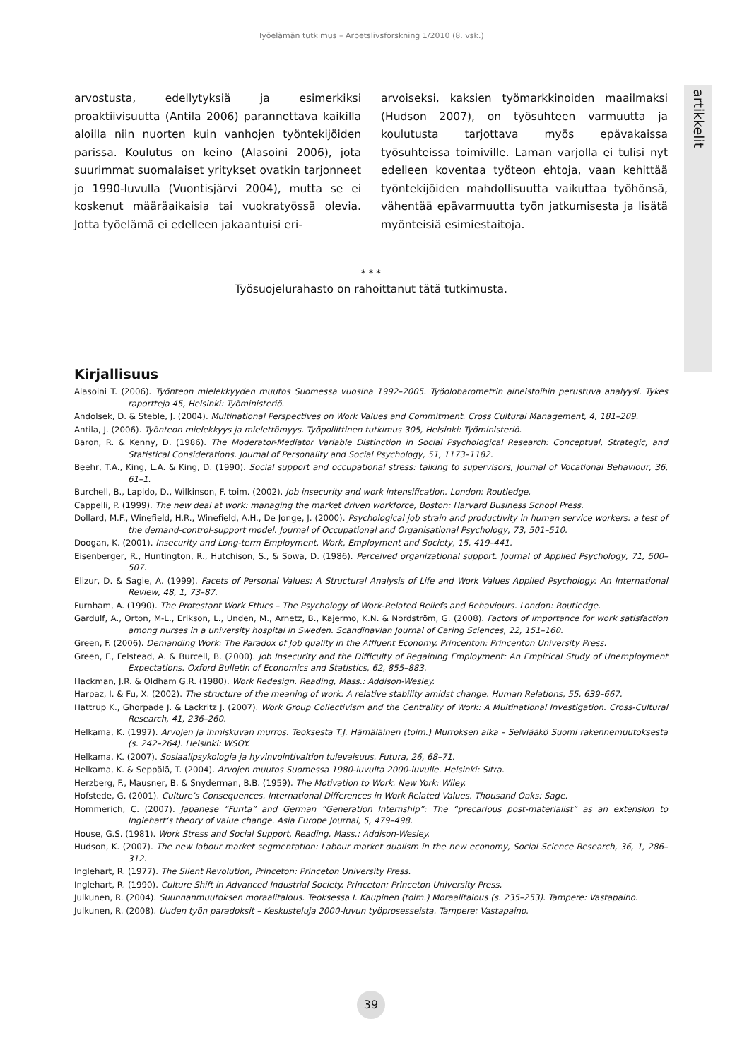Työelämän tutkimus – Arbetslivsforskning 1/2010 (8. vsk.)
artikkelit
arvostusta, edellytyksiä ja esimerkiksi proaktiivisuutta (Antila 2006) parannettava kaikilla aloilla niin nuorten kuin vanhojen työntekijöiden parissa. Koulutus on keino (Alasoini 2006), jota suurimmat suomalaiset yritykset ovatkin tarjonneet jo 1990-luvulla (Vuontisjärvi 2004), mutta se ei koskenut määräaikaisia tai vuokratyössä olevia. Jotta työelämä ei edelleen jakaantuisi eri-
arvoiseksi, kaksien työmarkkinoiden maailmaksi (Hudson 2007), on työsuhteen varmuutta ja koulutusta tarjottava myös epävakaissa työsuhteissa toimiville. Laman varjolla ei tulisi nyt edelleen koventaa työteon ehtoja, vaan kehittää työntekijöiden mahdollisuutta vaikuttaa työhönsä, vähentää epävarmuutta työn jatkumisesta ja lisätä myönteisiä esimiestaitoja.
* * *
Työsuojelurahasto on rahoittanut tätä tutkimusta.
Kirjallisuus
Alasoini T. (2006). Työnteon mielekkyyden muutos Suomessa vuosina 1992–2005. Työolobarometrin aineistoihin perustuva analyysi. Tykes raportteja 45, Helsinki: Työministeriö.
Andolsek, D. & Steble, J. (2004). Multinational Perspectives on Work Values and Commitment. Cross Cultural Management, 4, 181–209.
Antila, J. (2006). Työnteon mielekkyys ja mielettömyys. Työpoliittinen tutkimus 305, Helsinki: Työministeriö.
Baron, R. & Kenny, D. (1986). The Moderator-Mediator Variable Distinction in Social Psychological Research: Conceptual, Strategic, and Statistical Considerations. Journal of Personality and Social Psychology, 51, 1173–1182.
Beehr, T.A., King, L.A. & King, D. (1990). Social support and occupational stress: talking to supervisors, Journal of Vocational Behaviour, 36, 61–1.
Burchell, B., Lapido, D., Wilkinson, F. toim. (2002). Job insecurity and work intensification. London: Routledge.
Cappelli, P. (1999). The new deal at work: managing the market driven workforce, Boston: Harvard Business School Press.
Dollard, M.F., Winefield, H.R., Winefield, A.H., De Jonge, J. (2000). Psychological job strain and productivity in human service workers: a test of the demand-control-support model. Journal of Occupational and Organisational Psychology, 73, 501–510.
Doogan, K. (2001). Insecurity and Long-term Employment. Work, Employment and Society, 15, 419–441.
Eisenberger, R., Huntington, R., Hutchison, S., & Sowa, D. (1986). Perceived organizational support. Journal of Applied Psychology, 71, 500–507.
Elizur, D. & Sagie, A. (1999). Facets of Personal Values: A Structural Analysis of Life and Work Values Applied Psychology: An International Review, 48, 1, 73–87.
Furnham, A. (1990). The Protestant Work Ethics – The Psychology of Work-Related Beliefs and Behaviours. London: Routledge.
Gardulf, A., Orton, M-L., Erikson, L., Unden, M., Arnetz, B., Kajermo, K.N. & Nordström, G. (2008). Factors of importance for work satisfaction among nurses in a university hospital in Sweden. Scandinavian Journal of Caring Sciences, 22, 151–160.
Green, F. (2006). Demanding Work: The Paradox of Job quality in the Affluent Economy. Princenton: Princenton University Press.
Green, F., Felstead, A. & Burcell, B. (2000). Job Insecurity and the Difficulty of Regaining Employment: An Empirical Study of Unemployment Expectations. Oxford Bulletin of Economics and Statistics, 62, 855–883.
Hackman, J.R. & Oldham G.R. (1980). Work Redesign. Reading, Mass.: Addison-Wesley.
Harpaz, I. & Fu, X. (2002). The structure of the meaning of work: A relative stability amidst change. Human Relations, 55, 639–667.
Hattrup K., Ghorpade J. & Lackritz J. (2007). Work Group Collectivism and the Centrality of Work: A Multinational Investigation. Cross-Cultural Research, 41, 236–260.
Helkama, K. (1997). Arvojen ja ihmiskuvan murros. Teoksesta T.J. Hämäläinen (toim.) Murroksen aika – Selviääkö Suomi rakennemuutoksesta (s. 242–264). Helsinki: WSOY.
Helkama, K. (2007). Sosiaalipsykologia ja hyvinvointivaltion tulevaisuus. Futura, 26, 68–71.
Helkama, K. & Seppälä, T. (2004). Arvojen muutos Suomessa 1980-luvulta 2000-luvulle. Helsinki: Sitra.
Herzberg, F., Mausner, B. & Snyderman, B.B. (1959). The Motivation to Work. New York: Wiley.
Hofstede, G. (2001). Culture’s Consequences. International Differences in Work Related Values. Thousand Oaks: Sage.
Hommerich, C. (2007). Japanese “Furītā” and German “Generation Internship”: The “precarious post-materialist” as an extension to Inglehart‘s theory of value change. Asia Europe Journal, 5, 479–498.
House, G.S. (1981). Work Stress and Social Support, Reading, Mass.: Addison-Wesley.
Hudson, K. (2007). The new labour market segmentation: Labour market dualism in the new economy, Social Science Research, 36, 1, 286–312.
Inglehart, R. (1977). The Silent Revolution, Princeton: Princeton University Press.
Inglehart, R. (1990). Culture Shift in Advanced Industrial Society. Princeton: Princeton University Press.
Julkunen, R. (2004). Suunnanmuutoksen moraalitalous. Teoksessa I. Kaupinen (toim.) Moraalitalous (s. 235–253). Tampere: Vastapaino.
Julkunen, R. (2008). Uuden työn paradoksit – Keskusteluja 2000-luvun työprosesseista. Tampere: Vastapaino.
39